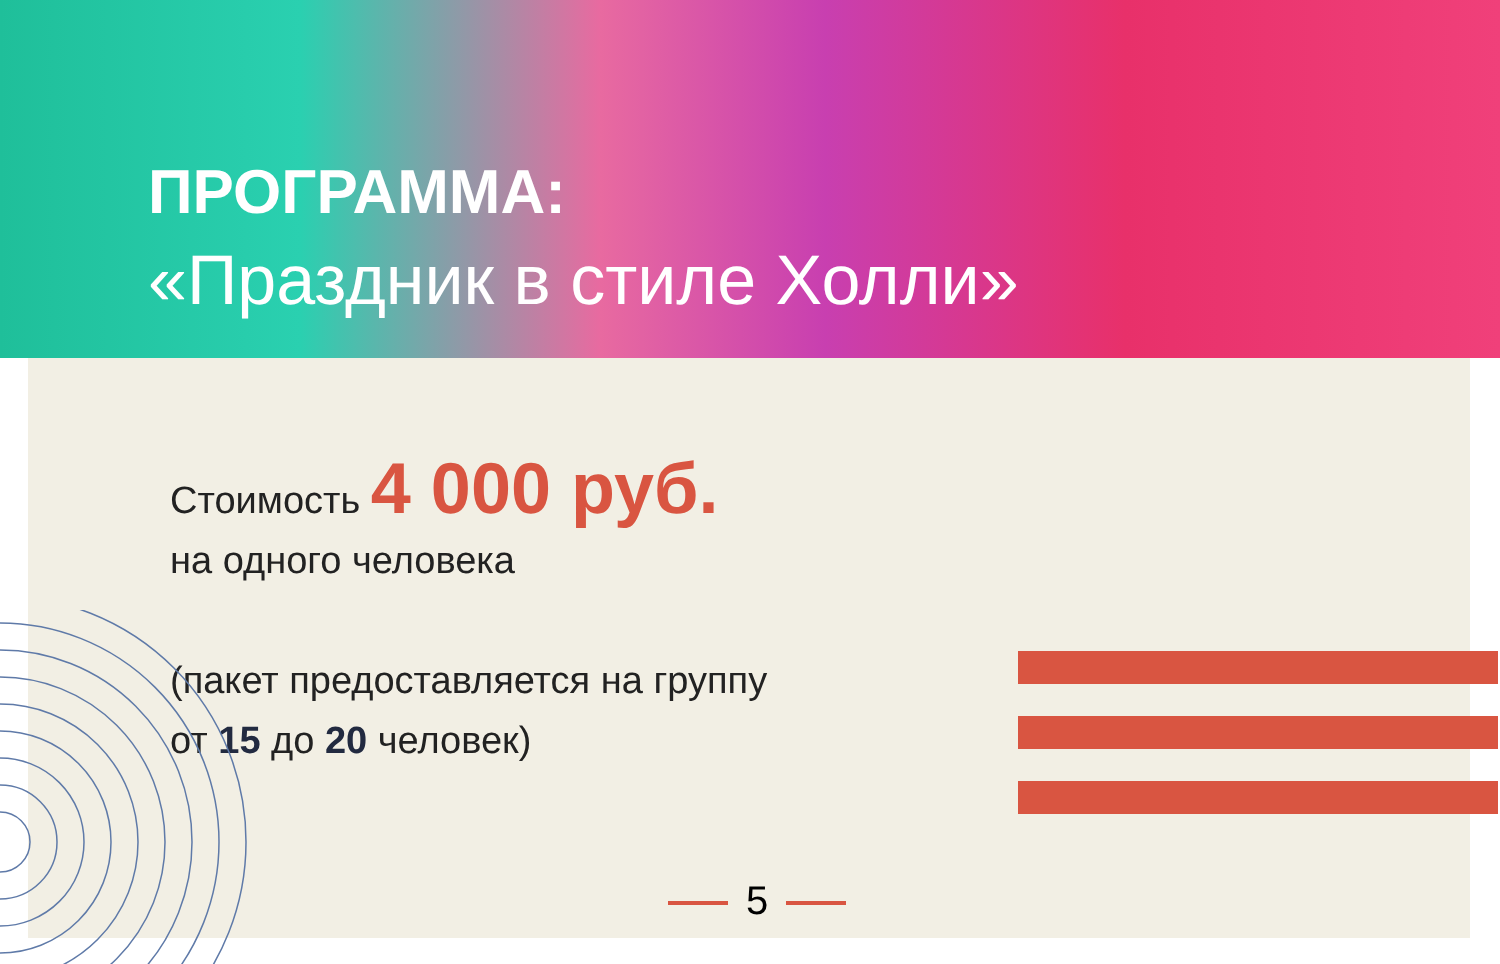ПРОГРАММА:
«Праздник в стиле Холли»
Стоимость 4 000 руб.
на одного человека
(пакет предоставляется на группу
от 15 до 20 человек)
5